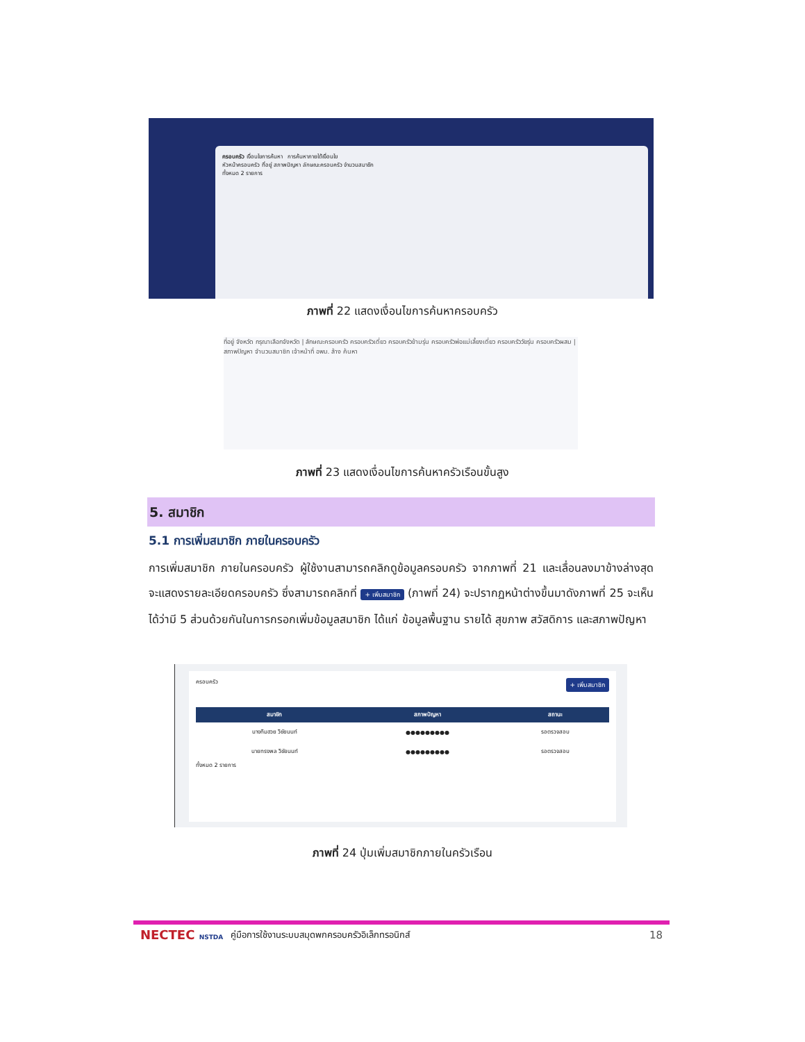ครอบครัว เงื่อนไขการค้นหา การค้นหาภายใต้เงื่อนไข
หัวหน้าครอบครัว ที่อยู่ สภาพปัญหา ลักษณะครอบครัว จำนวนสมาชิก
ทั้งหมด 2 รายการ
ภาพที่ 22 แสดงเงื่อนไขการค้นหาครอบครัว
ที่อยู่ จังหวัด กรุณาเลือกจังหวัด | ลักษณะครอบครัว ครอบครัวเดี่ยว ครอบครัวข้ามรุ่น ครอบครัวพ่อแม่เลี้ยงเดี่ยว ครอบครัววัยรุ่น ครอบครัวผสม | สภาพปัญหา จำนวนสมาชิก เจ้าหน้าที่ อพม. ล้าง ค้นหา
ภาพที่ 23 แสดงเงื่อนไขการค้นหาครัวเรือนขั้นสูง
5. สมาชิก
5.1 การเพิ่มสมาชิก ภายในครอบครัว
การเพิ่มสมาชิก ภายในครอบครัว ผู้ใช้งานสามารถคลิกดูข้อมูลครอบครัว จากภาพที่ 21 และเลื่อนลงมาข้างล่างสุด จะแสดงรายละเอียดครอบครัว ซึ่งสามารถคลิกที่ + เพิ่มสมาชิก (ภาพที่ 24) จะปรากฏหน้าต่างขึ้นมาดังภาพที่ 25 จะเห็นได้ว่ามี 5 ส่วนด้วยกันในการกรอกเพิ่มข้อมูลสมาชิก ได้แก่ ข้อมูลพื้นฐาน รายได้ สุขภาพ สวัสดิการ และสภาพปัญหา
ครอบครัว + เพิ่มสมาชิก
| สมาชิก | สภาพปัญหา | สถานะ |
| --- | --- | --- |
| นางทิมฮวย วิชัยนนท์ | ●●●●●●●●● | รอตรวจสอบ |
| นายทรงพล วิชัยนนท์ | ●●●●●●●●● | รอตรวจสอบ |
ทั้งหมด 2 รายการ
ภาพที่ 24 ปุ่มเพิ่มสมาชิกภายในครัวเรือน
NECTEC NSTDA คู่มือการใช้งานระบบสมุดพกครอบครัวอิเล็กทรอนิกส์ 18